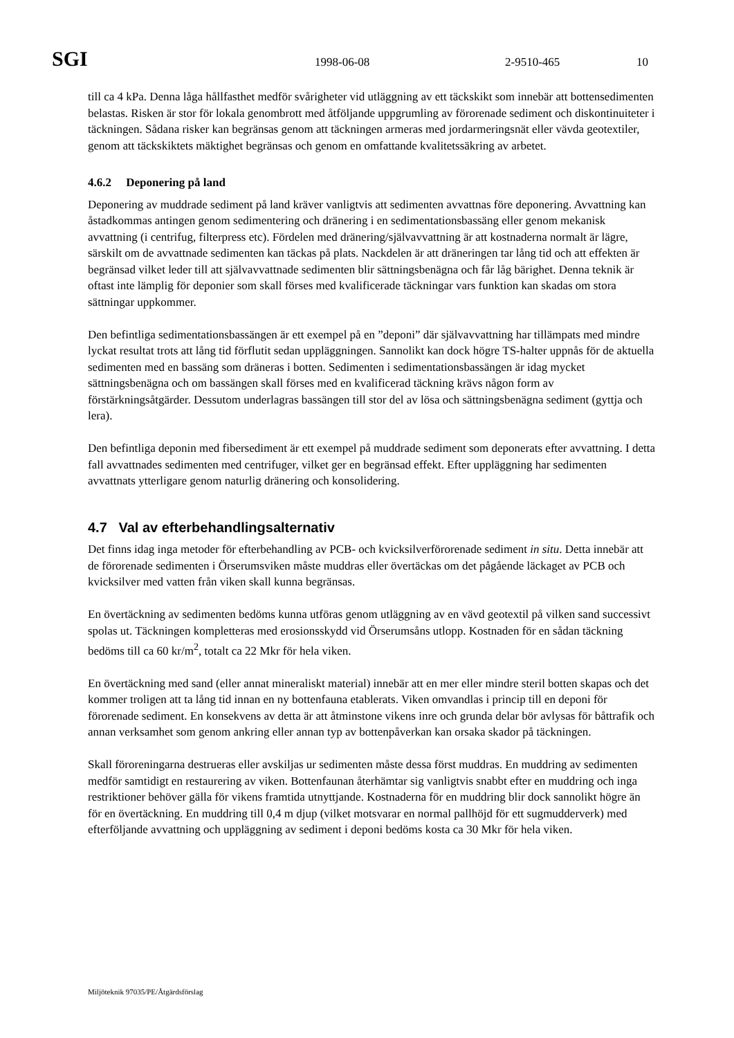SGI 1998-06-08 2-9510-465 10
till ca 4 kPa. Denna låga hållfasthet medför svårigheter vid utläggning av ett täckskikt som innebär att bottensedimenten belastas. Risken är stor för lokala genombrott med åtföljande uppgrumling av förorenade sediment och diskontinuiteter i täckningen. Sådana risker kan begränsas genom att täckningen armeras med jordarmeringsnät eller vävda geotextiler, genom att täckskiktets mäktighet begränsas och genom en omfattande kvalitetssäkring av arbetet.
4.6.2 Deponering på land
Deponering av muddrade sediment på land kräver vanligtvis att sedimenten avvattnas före deponering. Avvattning kan åstadkommas antingen genom sedimentering och dränering i en sedimentationsbassäng eller genom mekanisk avvattning (i centrifug, filterpress etc). Fördelen med dränering/självavvattning är att kostnaderna normalt är lägre, särskilt om de avvattnade sedimenten kan täckas på plats. Nackdelen är att dräneringen tar lång tid och att effekten är begränsad vilket leder till att självavvattnade sedimenten blir sättningsbenägna och får låg bärighet. Denna teknik är oftast inte lämplig för deponier som skall förses med kvalificerade täckningar vars funktion kan skadas om stora sättningar uppkommer.
Den befintliga sedimentationsbassängen är ett exempel på en ”deponi” där självavvattning har tillämpats med mindre lyckat resultat trots att lång tid förflutit sedan uppläggningen. Sannolikt kan dock högre TS-halter uppnås för de aktuella sedimenten med en bassäng som dräneras i botten. Sedimenten i sedimentationsbassängen är idag mycket sättningsbenägna och om bassängen skall förses med en kvalificerad täckning krävs någon form av förstärkningsåtgärder. Dessutom underlagras bassängen till stor del av lösa och sättningsbenägna sediment (gyttja och lera).
Den befintliga deponin med fibersediment är ett exempel på muddrade sediment som deponerats efter avvattning. I detta fall avvattnades sedimenten med centrifuger, vilket ger en begränsad effekt. Efter uppläggning har sedimenten avvattnats ytterligare genom naturlig dränering och konsolidering.
4.7 Val av efterbehandlingsalternativ
Det finns idag inga metoder för efterbehandling av PCB- och kvicksilverförorenade sediment in situ. Detta innebär att de förorenade sedimenten i Örserumsviken måste muddras eller övertäckas om det pågående läckaget av PCB och kvicksilver med vatten från viken skall kunna begränsas.
En övertäckning av sedimenten bedöms kunna utföras genom utläggning av en vävd geotextil på vilken sand successivt spolas ut. Täckningen kompletteras med erosionsskydd vid Örserumsåns utlopp. Kostnaden för en sådan täckning bedöms till ca 60 kr/m<sup>2</sup>, totalt ca 22 Mkr för hela viken.
En övertäckning med sand (eller annat mineraliskt material) innebär att en mer eller mindre steril botten skapas och det kommer troligen att ta lång tid innan en ny bottenfauna etablerats. Viken omvandlas i princip till en deponi för förorenade sediment. En konsekvens av detta är att åtminstone vikens inre och grunda delar bör avlysas för båttrafik och annan verksamhet som genom ankring eller annan typ av bottenpåverkan kan orsaka skador på täckningen.
Skall föroreningarna destrueras eller avskiljas ur sedimenten måste dessa först muddras. En muddring av sedimenten medför samtidigt en restaurering av viken. Bottenfaunan återhämtar sig vanligtvis snabbt efter en muddring och inga restriktioner behöver gälla för vikens framtida utnyttjande. Kostnaderna för en muddring blir dock sannolikt högre än för en övertäckning. En muddring till 0,4 m djup (vilket motsvarar en normal pallhöjd för ett sugmudderverk) med efterföljande avvattning och uppläggning av sediment i deponi bedöms kosta ca 30 Mkr för hela viken.
Miljöteknik 97035/PE/Åtgärdsförslag